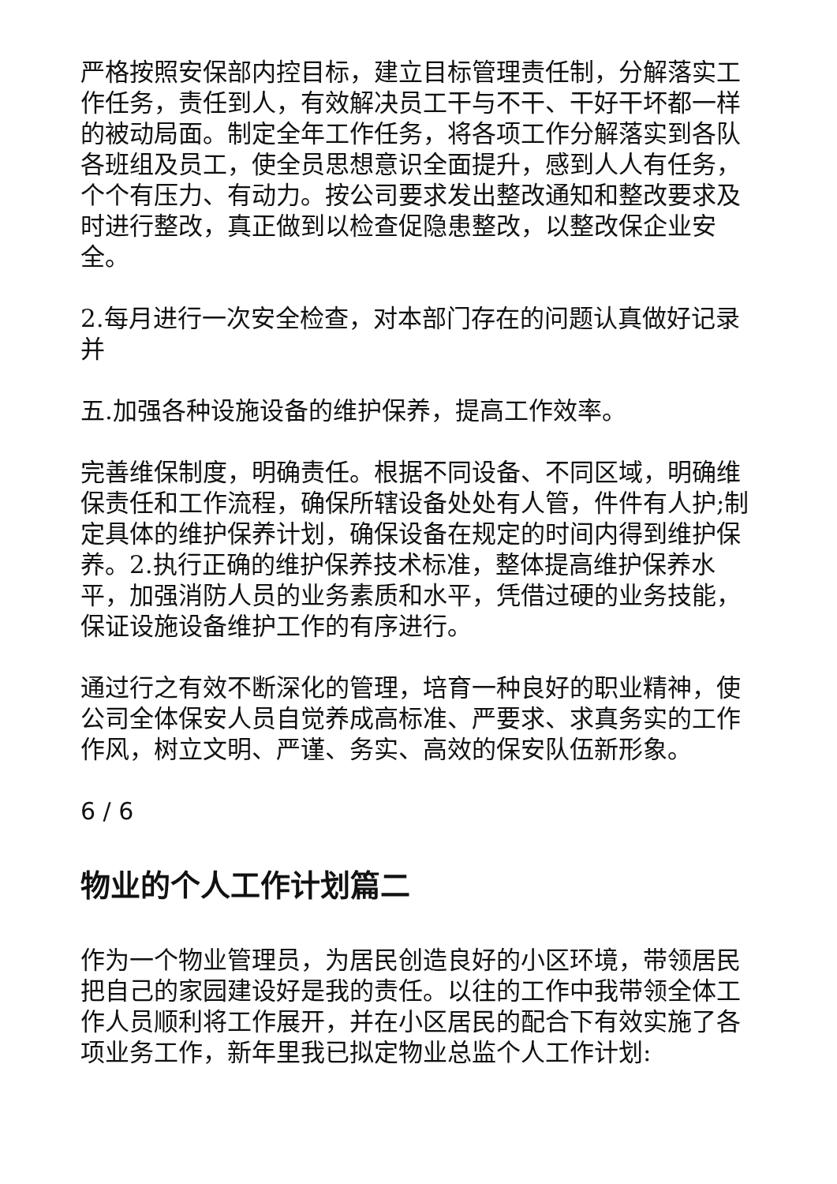严格按照安保部内控目标，建立目标管理责任制，分解落实工作任务，责任到人，有效解决员工干与不干、干好干坏都一样的被动局面。制定全年工作任务，将各项工作分解落实到各队各班组及员工，使全员思想意识全面提升，感到人人有任务，个个有压力、有动力。按公司要求发出整改通知和整改要求及时进行整改，真正做到以检查促隐患整改，以整改保企业安全。
2.每月进行一次安全检查，对本部门存在的问题认真做好记录并
五.加强各种设施设备的维护保养，提高工作效率。
完善维保制度，明确责任。根据不同设备、不同区域，明确维保责任和工作流程，确保所辖设备处处有人管，件件有人护;制定具体的维护保养计划，确保设备在规定的时间内得到维护保养。2.执行正确的维护保养技术标准，整体提高维护保养水平，加强消防人员的业务素质和水平，凭借过硬的业务技能，保证设施设备维护工作的有序进行。
通过行之有效不断深化的管理，培育一种良好的职业精神，使公司全体保安人员自觉养成高标准、严要求、求真务实的工作作风，树立文明、严谨、务实、高效的保安队伍新形象。
6 / 6
物业的个人工作计划篇二
作为一个物业管理员，为居民创造良好的小区环境，带领居民把自己的家园建设好是我的责任。以往的工作中我带领全体工作人员顺利将工作展开，并在小区居民的配合下有效实施了各项业务工作，新年里我已拟定物业总监个人工作计划: